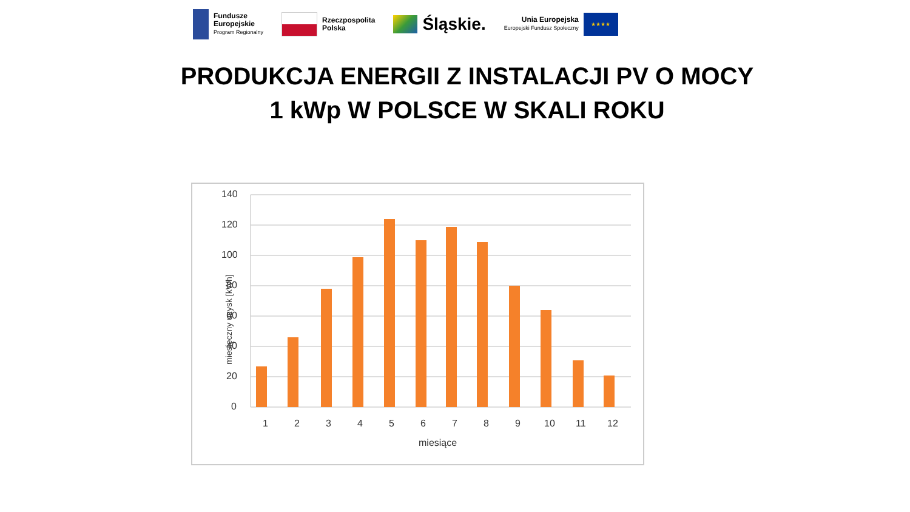Fundusze
Europejskie
Program Regionalny
Rzeczpospolita
Polska
Śląskie.
Unia Europejska
Europejski Fundusz Społeczny
★★★★
PRODUKCJA ENERGII Z INSTALACJI PV O MOCY
1 kWp W POLSCE W SKALI ROKU
140
120
100
80
60
40
20
0
miesięczny uzysk [kWh]
1 2 3 4 5 6 7 8 9 10 11 12
miesiące